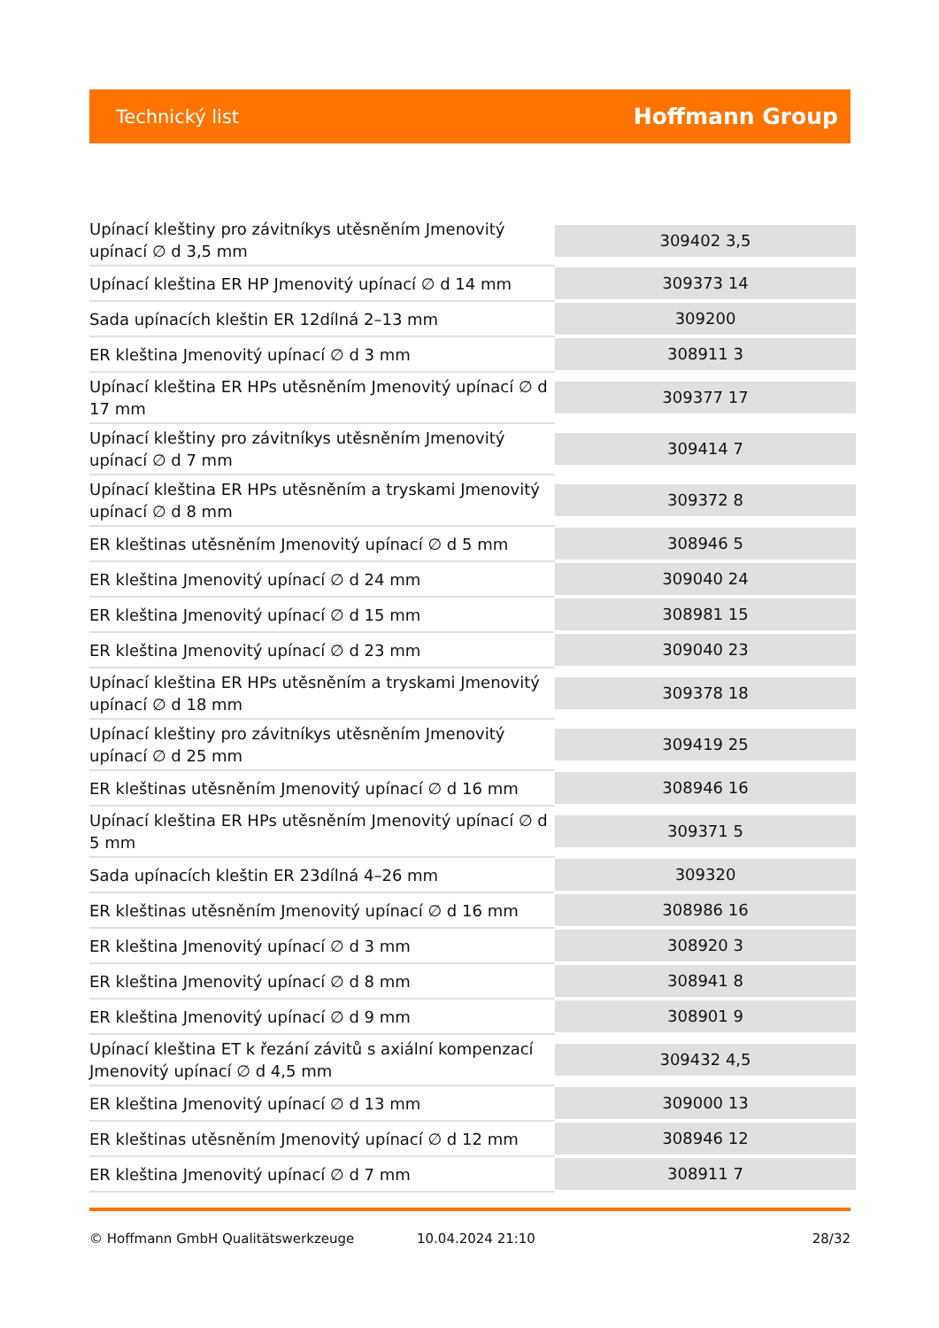Technický list Hoffmann Group
| Upínací kleštiny pro závitníkys utěsněním Jmenovitý upínací ∅ d 3,5 mm | 309402 3,5 |
| Upínací kleština ER HP Jmenovitý upínací ∅ d 14 mm | 309373 14 |
| Sada upínacích kleštin ER 12dílná 2–13 mm | 309200 |
| ER kleština Jmenovitý upínací ∅ d 3 mm | 308911 3 |
| Upínací kleština ER HPs utěsněním Jmenovitý upínací ∅ d 17 mm | 309377 17 |
| Upínací kleštiny pro závitníkys utěsněním Jmenovitý upínací ∅ d 7 mm | 309414 7 |
| Upínací kleština ER HPs utěsněním a tryskami Jmenovitý upínací ∅ d 8 mm | 309372 8 |
| ER kleštinas utěsněním Jmenovitý upínací ∅ d 5 mm | 308946 5 |
| ER kleština Jmenovitý upínací ∅ d 24 mm | 309040 24 |
| ER kleština Jmenovitý upínací ∅ d 15 mm | 308981 15 |
| ER kleština Jmenovitý upínací ∅ d 23 mm | 309040 23 |
| Upínací kleština ER HPs utěsněním a tryskami Jmenovitý upínací ∅ d 18 mm | 309378 18 |
| Upínací kleštiny pro závitníkys utěsněním Jmenovitý upínací ∅ d 25 mm | 309419 25 |
| ER kleštinas utěsněním Jmenovitý upínací ∅ d 16 mm | 308946 16 |
| Upínací kleština ER HPs utěsněním Jmenovitý upínací ∅ d 5 mm | 309371 5 |
| Sada upínacích kleštin ER 23dílná 4–26 mm | 309320 |
| ER kleštinas utěsněním Jmenovitý upínací ∅ d 16 mm | 308986 16 |
| ER kleština Jmenovitý upínací ∅ d 3 mm | 308920 3 |
| ER kleština Jmenovitý upínací ∅ d 8 mm | 308941 8 |
| ER kleština Jmenovitý upínací ∅ d 9 mm | 308901 9 |
| Upínací kleština ET k řezání závitů s axiální kompenzací Jmenovitý upínací ∅ d 4,5 mm | 309432 4,5 |
| ER kleština Jmenovitý upínací ∅ d 13 mm | 309000 13 |
| ER kleštinas utěsněním Jmenovitý upínací ∅ d 12 mm | 308946 12 |
| ER kleština Jmenovitý upínací ∅ d 7 mm | 308911 7 |
© Hoffmann GmbH Qualitätswerkzeuge 10.04.2024 21:10 28/32